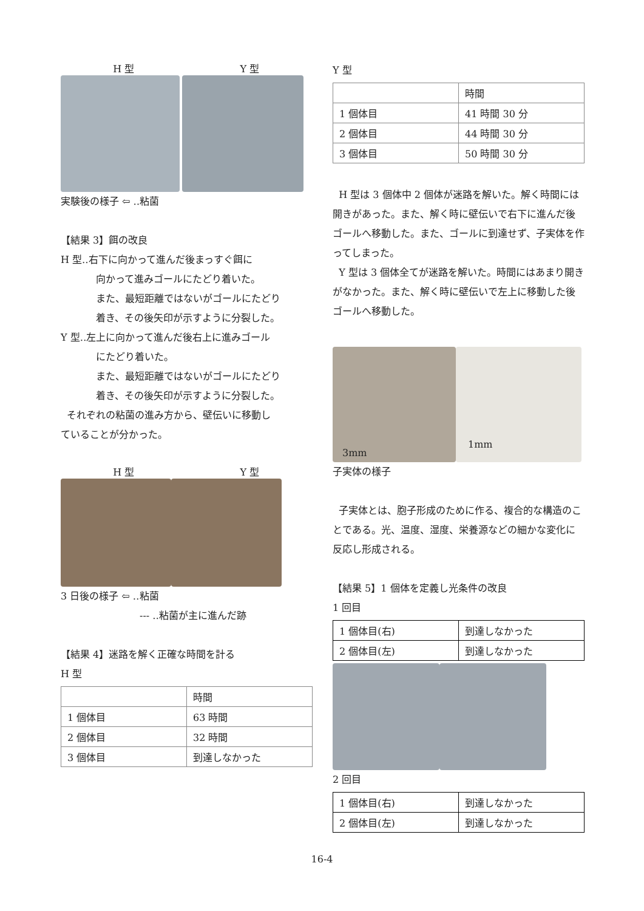H 型 Y 型
実験後の様子 ⇦ ‥粘菌
【結果 3】餌の改良
H 型‥右下に向かって進んだ後まっすぐ餌に
向かって進みゴールにたどり着いた。
また、最短距離ではないがゴールにたどり
着き、その後矢印が示すように分裂した。
Y 型‥左上に向かって進んだ後右上に進みゴール
にたどり着いた。
また、最短距離ではないがゴールにたどり
着き、その後矢印が示すように分裂した。
それぞれの粘菌の進み方から、壁伝いに移動し
ていることが分かった。
H 型 Y 型
3 日後の様子 ⇦ ‥粘菌
--- ‥粘菌が主に進んだ跡
【結果 4】迷路を解く正確な時間を計る
H 型
| | 時間 |
| 1 個体目 | 63 時間 |
| 2 個体目 | 32 時間 |
| 3 個体目 | 到達しなかった |
Y 型
| | 時間 |
| 1 個体目 | 41 時間 30 分 |
| 2 個体目 | 44 時間 30 分 |
| 3 個体目 | 50 時間 30 分 |
H 型は 3 個体中 2 個体が迷路を解いた。解く時間には開きがあった。また、解く時に壁伝いで右下に進んだ後ゴールへ移動した。また、ゴールに到達せず、子実体を作ってしまった。
Y 型は 3 個体全てが迷路を解いた。時間にはあまり開きがなかった。また、解く時に壁伝いで左上に移動した後ゴールへ移動した。
3mm
1mm
子実体の様子
子実体とは、胞子形成のために作る、複合的な構造のことである。光、温度、湿度、栄養源などの細かな変化に反応し形成される。
【結果 5】1 個体を定義し光条件の改良
1 回目
| 1 個体目(右) | 到達しなかった |
| 2 個体目(左) | 到達しなかった |
2 回目
| 1 個体目(右) | 到達しなかった |
| 2 個体目(左) | 到達しなかった |
16-4